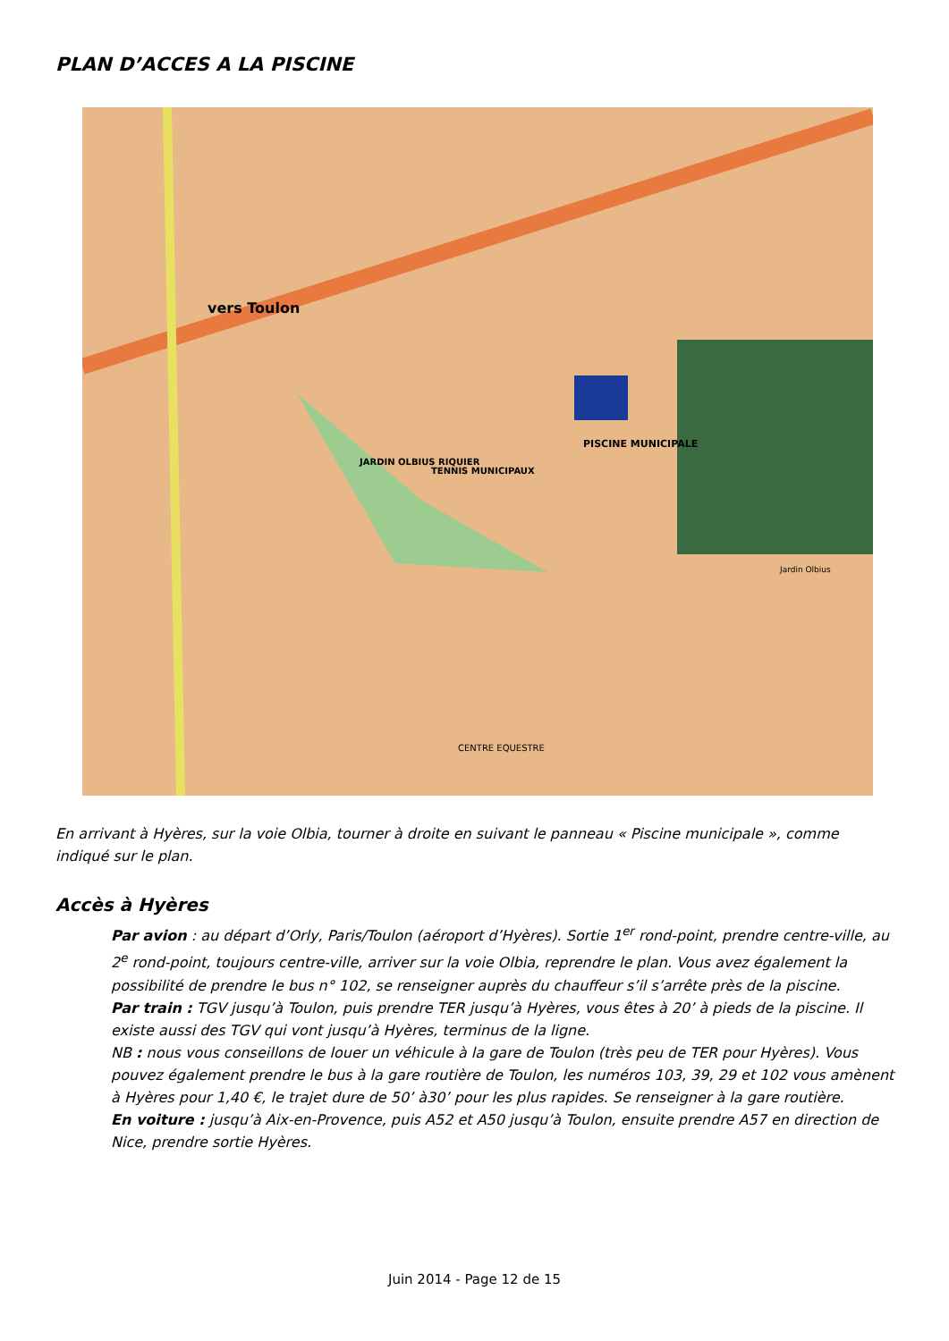PLAN D’ACCES A LA PISCINE
vers Toulon
PISCINE MUNICIPALE
TENNIS MUNICIPAUX
JARDIN OLBIUS RIQUIER
Jardin Olbius
CENTRE EQUESTRE
En arrivant à Hyères, sur la voie Olbia, tourner à droite en suivant le panneau « Piscine municipale », comme indiqué sur le plan.
Accès à Hyères
Par avion : au départ d’Orly, Paris/Toulon (aéroport d’Hyères). Sortie 1<sup>er</sup> rond-point, prendre centre-ville, au 2<sup>e</sup> rond-point, toujours centre-ville, arriver sur la voie Olbia, reprendre le plan. Vous avez également la possibilité de prendre le bus n° 102, se renseigner auprès du chauffeur s’il s’arrête près de la piscine.
Par train : TGV jusqu’à Toulon, puis prendre TER jusqu’à Hyères, vous êtes à 20’ à pieds de la piscine. Il existe aussi des TGV qui vont jusqu’à Hyères, terminus de la ligne.
NB : nous vous conseillons de louer un véhicule à la gare de Toulon (très peu de TER pour Hyères). Vous pouvez également prendre le bus à la gare routière de Toulon, les numéros 103, 39, 29 et 102 vous amènent à Hyères pour 1,40 €, le trajet dure de 50’ à30’ pour les plus rapides. Se renseigner à la gare routière.
En voiture : jusqu’à Aix-en-Provence, puis A52 et A50 jusqu’à Toulon, ensuite prendre A57 en direction de Nice, prendre sortie Hyères.
Juin 2014 - Page 12 de 15